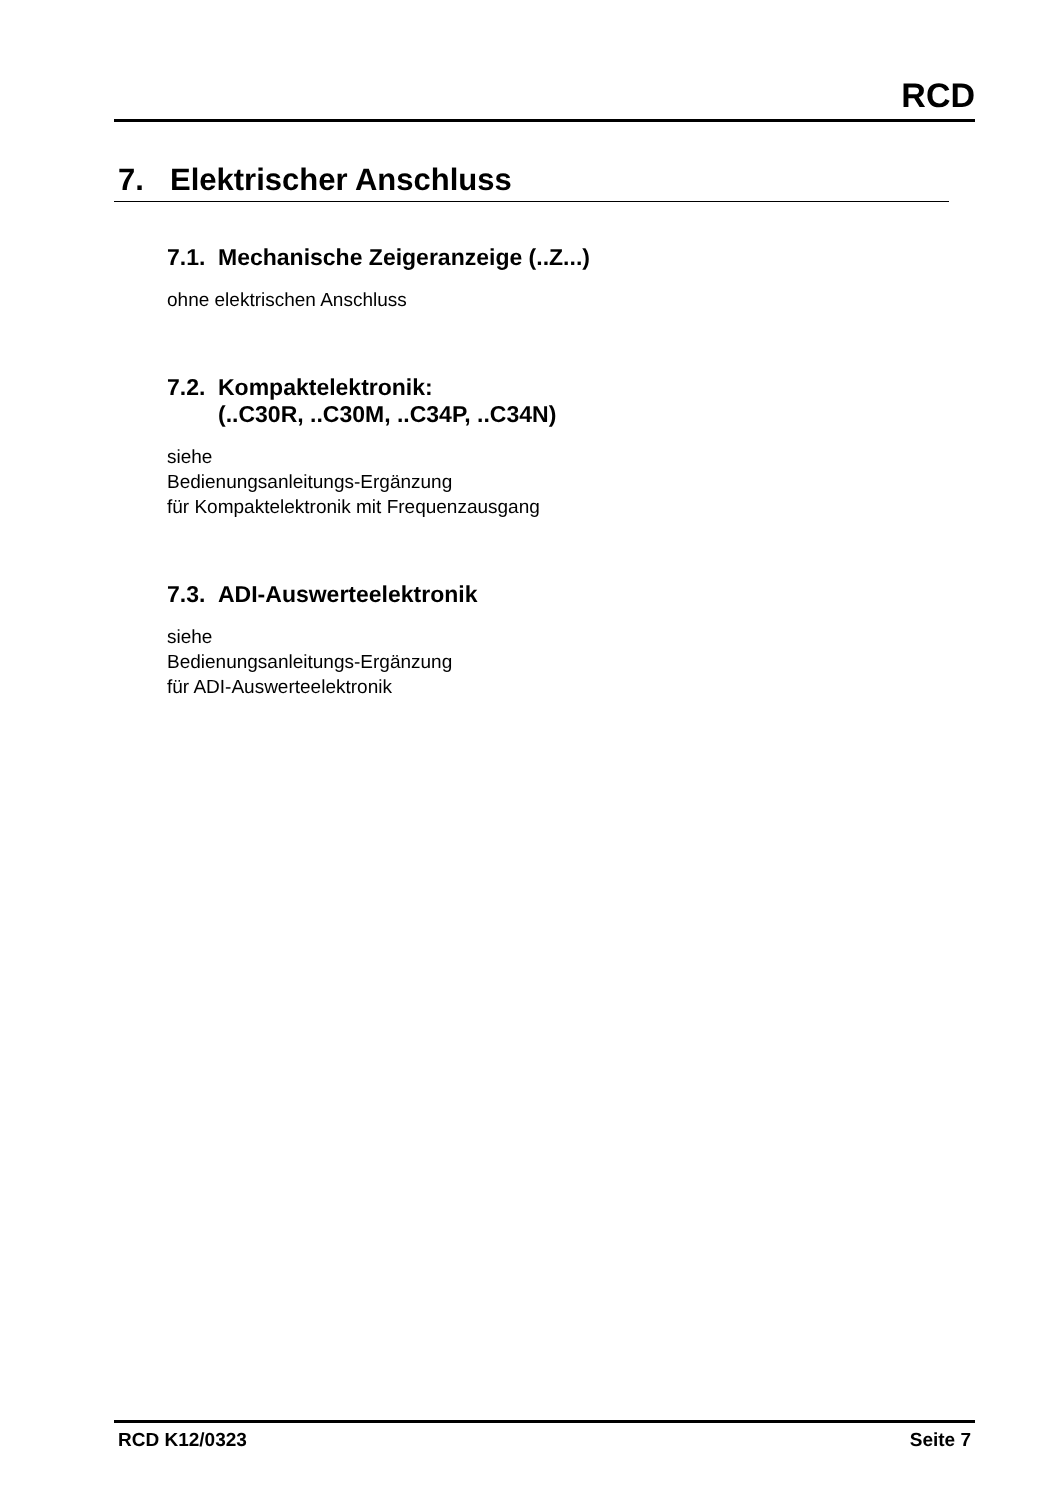RCD
7. Elektrischer Anschluss
7.1. Mechanische Zeigeranzeige (..Z...)
ohne elektrischen Anschluss
7.2. Kompaktelektronik:
(..C30R, ..C30M, ..C34P, ..C34N)
siehe
Bedienungsanleitungs-Ergänzung
für Kompaktelektronik mit Frequenzausgang
7.3. ADI-Auswerteelektronik
siehe
Bedienungsanleitungs-Ergänzung
für ADI-Auswerteelektronik
RCD K12/0323 Seite 7